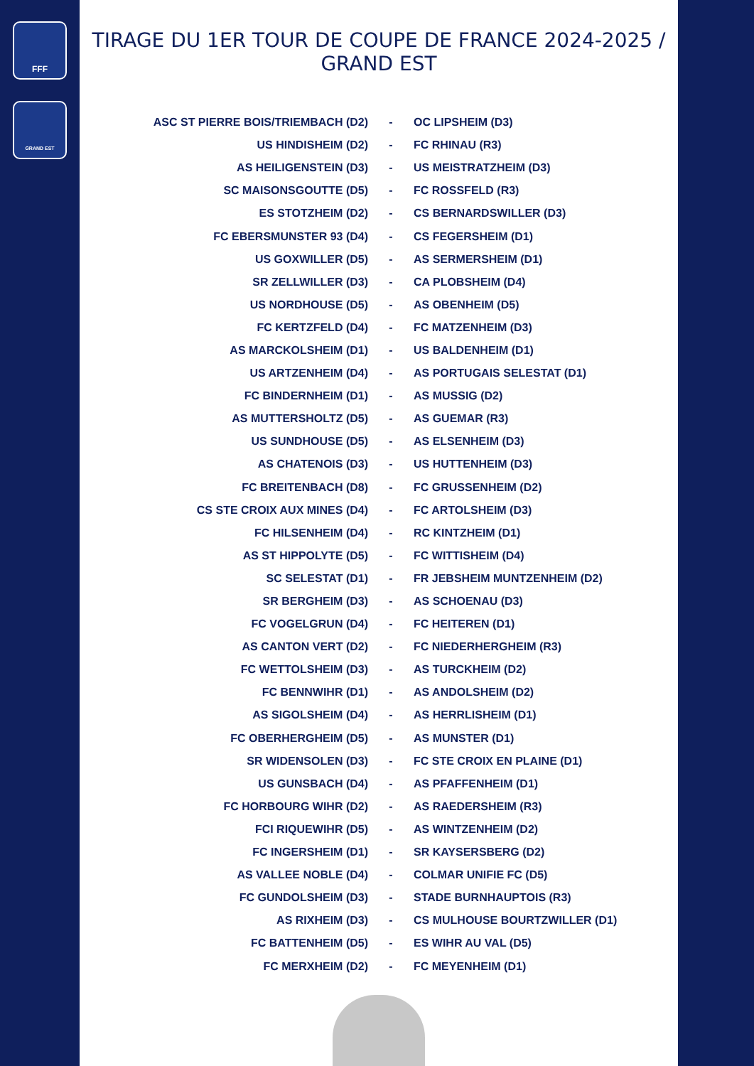FFF
GRAND EST
TIRAGE DU 1ER TOUR DE COUPE DE FRANCE 2024-2025 / GRAND EST
| ASC ST PIERRE BOIS/TRIEMBACH (D2) | - | OC LIPSHEIM (D3) |
| US HINDISHEIM (D2) | - | FC RHINAU (R3) |
| AS HEILIGENSTEIN (D3) | - | US MEISTRATZHEIM (D3) |
| SC MAISONSGOUTTE (D5) | - | FC ROSSFELD (R3) |
| ES STOTZHEIM (D2) | - | CS BERNARDSWILLER (D3) |
| FC EBERSMUNSTER 93 (D4) | - | CS FEGERSHEIM (D1) |
| US GOXWILLER (D5) | - | AS SERMERSHEIM (D1) |
| SR ZELLWILLER (D3) | - | CA PLOBSHEIM (D4) |
| US NORDHOUSE (D5) | - | AS OBENHEIM (D5) |
| FC KERTZFELD (D4) | - | FC MATZENHEIM (D3) |
| AS MARCKOLSHEIM (D1) | - | US BALDENHEIM (D1) |
| US ARTZENHEIM (D4) | - | AS PORTUGAIS SELESTAT (D1) |
| FC BINDERNHEIM (D1) | - | AS MUSSIG (D2) |
| AS MUTTERSHOLTZ (D5) | - | AS GUEMAR (R3) |
| US SUNDHOUSE (D5) | - | AS ELSENHEIM (D3) |
| AS CHATENOIS (D3) | - | US HUTTENHEIM (D3) |
| FC BREITENBACH (D8) | - | FC GRUSSENHEIM (D2) |
| CS STE CROIX AUX MINES (D4) | - | FC ARTOLSHEIM (D3) |
| FC HILSENHEIM (D4) | - | RC KINTZHEIM (D1) |
| AS ST HIPPOLYTE (D5) | - | FC WITTISHEIM (D4) |
| SC SELESTAT (D1) | - | FR JEBSHEIM MUNTZENHEIM (D2) |
| SR BERGHEIM (D3) | - | AS SCHOENAU (D3) |
| FC VOGELGRUN (D4) | - | FC HEITEREN (D1) |
| AS CANTON VERT (D2) | - | FC NIEDERHERGHEIM (R3) |
| FC WETTOLSHEIM (D3) | - | AS TURCKHEIM (D2) |
| FC BENNWIHR (D1) | - | AS ANDOLSHEIM (D2) |
| AS SIGOLSHEIM (D4) | - | AS HERRLISHEIM (D1) |
| FC OBERHERGHEIM (D5) | - | AS MUNSTER (D1) |
| SR WIDENSOLEN (D3) | - | FC STE CROIX EN PLAINE (D1) |
| US GUNSBACH (D4) | - | AS PFAFFENHEIM (D1) |
| FC HORBOURG WIHR (D2) | - | AS RAEDERSHEIM (R3) |
| FCI RIQUEWIHR (D5) | - | AS WINTZENHEIM (D2) |
| FC INGERSHEIM (D1) | - | SR KAYSERSBERG (D2) |
| AS VALLEE NOBLE (D4) | - | COLMAR UNIFIE FC (D5) |
| FC GUNDOLSHEIM (D3) | - | STADE BURNHAUPTOIS (R3) |
| AS RIXHEIM (D3) | - | CS MULHOUSE BOURTZWILLER (D1) |
| FC BATTENHEIM (D5) | - | ES WIHR AU VAL (D5) |
| FC MERXHEIM (D2) | - | FC MEYENHEIM (D1) |